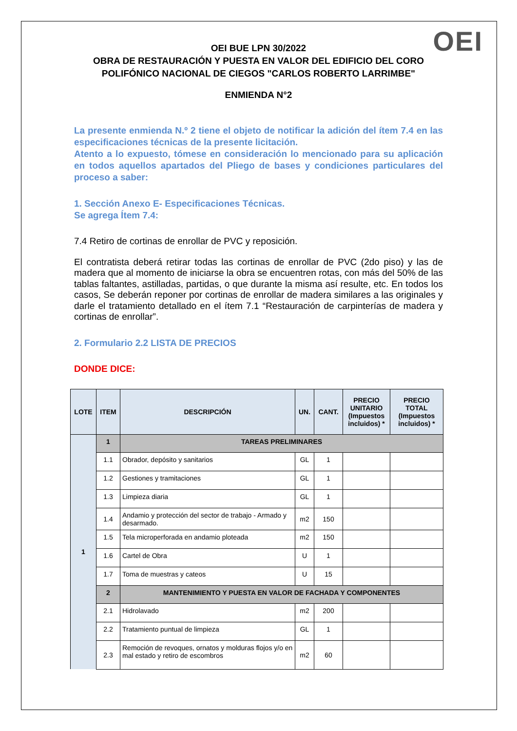OEI
OEI BUE LPN 30/2022
OBRA DE RESTAURACIÓN Y PUESTA EN VALOR DEL EDIFICIO DEL CORO POLIFÓNICO NACIONAL DE CIEGOS "CARLOS ROBERTO LARRIMBE"
ENMIENDA N°2
La presente enmienda N.º 2 tiene el objeto de notificar la adición del ítem 7.4 en las especificaciones técnicas de la presente licitación.
Atento a lo expuesto, tómese en consideración lo mencionado para su aplicación en todos aquellos apartados del Pliego de bases y condiciones particulares del proceso a saber:
1. Sección Anexo E- Especificaciones Técnicas.
Se agrega Ítem 7.4:
7.4 Retiro de cortinas de enrollar de PVC y reposición.
El contratista deberá retirar todas las cortinas de enrollar de PVC (2do piso) y las de madera que al momento de iniciarse la obra se encuentren rotas, con más del 50% de las tablas faltantes, astilladas, partidas, o que durante la misma así resulte, etc. En todos los casos, Se deberán reponer por cortinas de enrollar de madera similares a las originales y darle el tratamiento detallado en el ítem 7.1 “Restauración de carpinterías de madera y cortinas de enrollar”.
2. Formulario 2.2 LISTA DE PRECIOS
DONDE DICE:
| LOTE | ITEM | DESCRIPCIÓN | UN. | CANT. | PRECIO UNITARIO (Impuestos incluidos) * | PRECIO TOTAL (Impuestos incluidos) * |
| --- | --- | --- | --- | --- | --- | --- |
| 1 | 1 | TAREAS PRELIMINARES | | | | |
| | 1.1 | Obrador, depósito y sanitarios | GL | 1 | | |
| | 1.2 | Gestiones y tramitaciones | GL | 1 | | |
| | 1.3 | Limpieza diaria | GL | 1 | | |
| | 1.4 | Andamio y protección del sector de trabajo - Armado y desarmado. | m2 | 150 | | |
| | 1.5 | Tela microperforada en andamio ploteada | m2 | 150 | | |
| | 1.6 | Cartel de Obra | U | 1 | | |
| | 1.7 | Toma de muestras y cateos | U | 15 | | |
| | 2 | MANTENIMIENTO Y PUESTA EN VALOR DE FACHADA Y COMPONENTES | | | | |
| | 2.1 | Hidrolavado | m2 | 200 | | |
| | 2.2 | Tratamiento puntual de limpieza | GL | 1 | | |
| | 2.3 | Remoción de revoques, ornatos y molduras flojos y/o en mal estado y retiro de escombros | m2 | 60 | | |